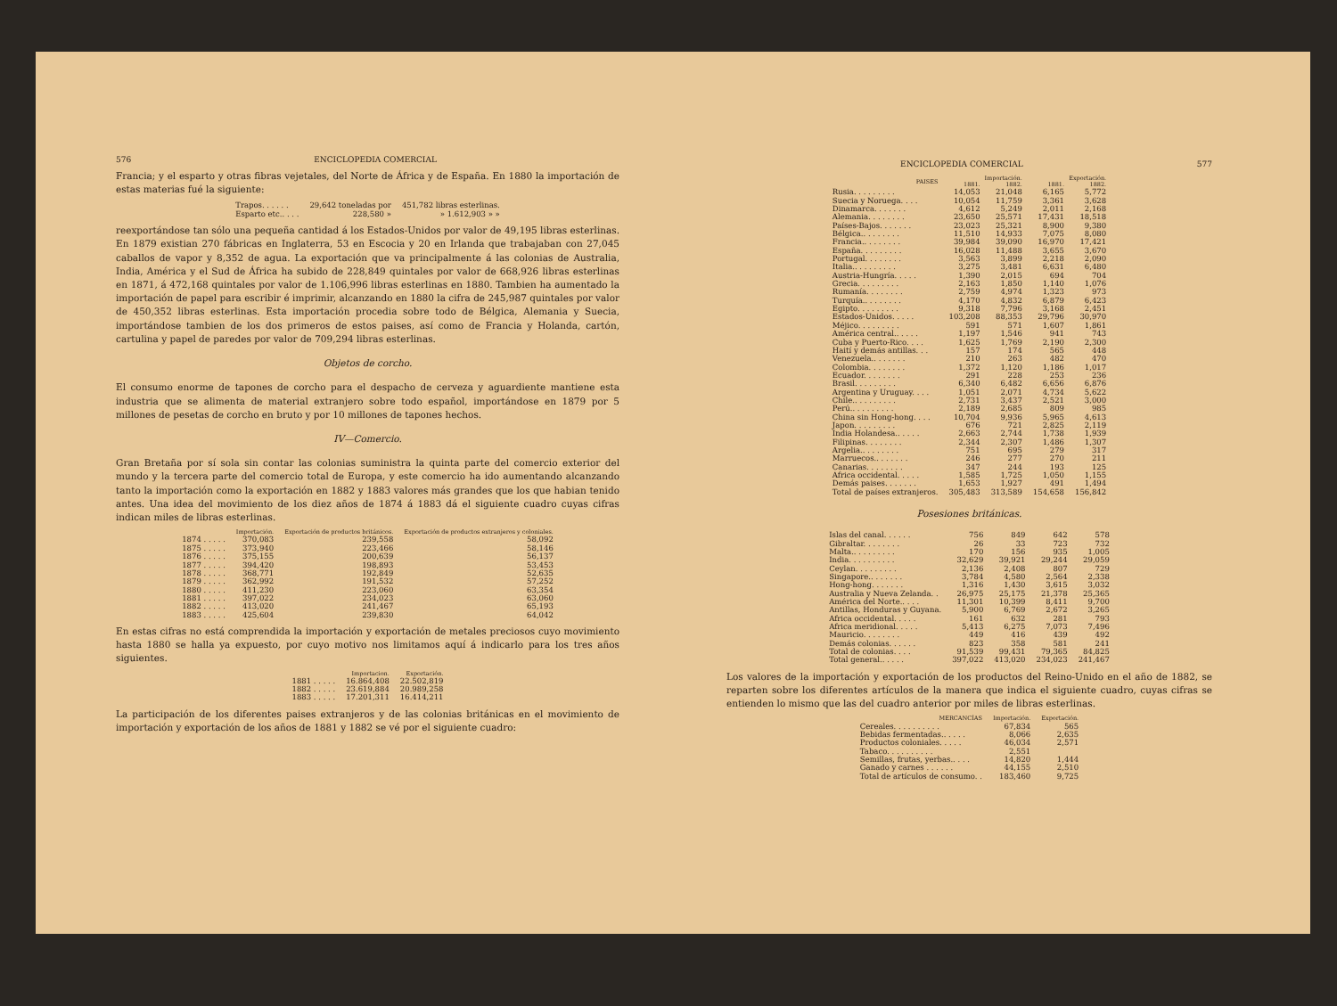576 ENCICLOPEDIA COMERCIAL
Francia; y el esparto y otras fibras vejetales, del Norte de África y de España. En 1880 la importación de estas materias fué la siguiente:
| Trapos. . . . . . | 29,642 toneladas por | 451,782 libras esterlinas. |
| Esparto etc.. . . . | 228,580 » | » 1.612,903 » » |
reexportándose tan sólo una pequeña cantidad á los Estados-Unidos por valor de 49,195 libras esterlinas. En 1879 existian 270 fábricas en Inglaterra, 53 en Escocia y 20 en Irlanda que trabajaban con 27,045 caballos de vapor y 8,352 de agua. La exportación que va principalmente á las colonias de Australia, India, América y el Sud de África ha subido de 228,849 quintales por valor de 668,926 libras esterlinas en 1871, á 472,168 quintales por valor de 1.106,996 libras esterlinas en 1880. Tambien ha aumentado la importación de papel para escribir é imprimir, alcanzando en 1880 la cifra de 245,987 quintales por valor de 450,352 libras esterlinas. Esta importación procedia sobre todo de Bélgica, Alemania y Suecia, importándose tambien de los dos primeros de estos paises, así como de Francia y Holanda, cartón, cartulina y papel de paredes por valor de 709,294 libras esterlinas.
Objetos de corcho.
El consumo enorme de tapones de corcho para el despacho de cerveza y aguardiente mantiene esta industria que se alimenta de material extranjero sobre todo español, importándose en 1879 por 5 millones de pesetas de corcho en bruto y por 10 millones de tapones hechos.
IV—Comercio.
Gran Bretaña por sí sola sin contar las colonias suministra la quinta parte del comercio exterior del mundo y la tercera parte del comercio total de Europa, y este comercio ha ido aumentando alcanzando tanto la importación como la exportación en 1882 y 1883 valores más grandes que los que habian tenido antes. Una idea del movimiento de los diez años de 1874 á 1883 dá el siguiente cuadro cuyas cifras indican miles de libras esterlinas.
| | Importación. | Exportación de productos británicos. | Exportación de productos extranjeros y coloniales. |
| --- | --- | --- | --- |
| 1874 . . . . . | 370,083 | 239,558 | 58,092 |
| 1875 . . . . . | 373,940 | 223,466 | 58,146 |
| 1876 . . . . . | 375,155 | 200,639 | 56,137 |
| 1877 . . . . . | 394,420 | 198,893 | 53,453 |
| 1878 . . . . . | 368,771 | 192,849 | 52,635 |
| 1879 . . . . . | 362,992 | 191,532 | 57,252 |
| 1880 . . . . . | 411,230 | 223,060 | 63,354 |
| 1881 . . . . . | 397,022 | 234,023 | 63,060 |
| 1882 . . . . . | 413,020 | 241,467 | 65,193 |
| 1883 . . . . . | 425,604 | 239,830 | 64,042 |
En estas cifras no está comprendida la importación y exportación de metales preciosos cuyo movimiento hasta 1880 se halla ya expuesto, por cuyo motivo nos limitamos aquí á indicarlo para los tres años siguientes.
| | Importacion. | Exportación. |
| --- | --- | --- |
| 1881 . . . . . | 16.864,408 | 22.502,819 |
| 1882 . . . . . | 23.619,884 | 20.989,258 |
| 1883 . . . . . | 17.201,311 | 16.414,211 |
La participación de los diferentes paises extranjeros y de las colonias británicas en el movimiento de importación y exportación de los años de 1881 y 1882 se vé por el siguiente cuadro:
ENCICLOPEDIA COMERCIAL 577
| PAISES | Importación. | | Exportación. | |
| --- | --- | --- | --- | --- |
| | 1881. | 1882. | 1881. | 1882. |
| Rusia. . . . . . . . . | 14,053 | 21,048 | 6,165 | 5,772 |
| Suecia y Noruega. . . . | 10,054 | 11,759 | 3,361 | 3,628 |
| Dinamarca. . . . . . . | 4,612 | 5,249 | 2,011 | 2,168 |
| Alemania. . . . . . . . | 23,650 | 25,571 | 17,431 | 18,518 |
| Países-Bajos. . . . . . . | 23,023 | 25,321 | 8,900 | 9,380 |
| Bélgica.. . . . . . . . | 11,510 | 14,933 | 7,075 | 8,080 |
| Francia.. . . . . . . . | 39,984 | 39,090 | 16,970 | 17,421 |
| España. . . . . . . . . | 16,028 | 11,488 | 3,655 | 3,670 |
| Portugal. . . . . . . . | 3,563 | 3,899 | 2,218 | 2,090 |
| Italia.. . . . . . . . . | 3,275 | 3,481 | 6,631 | 6,480 |
| Austria-Hungría. . . . . | 1,390 | 2,015 | 694 | 704 |
| Grecia. . . . . . . . . | 2,163 | 1,850 | 1,140 | 1,076 |
| Rumanía. . . . . . . . | 2,759 | 4,974 | 1,323 | 973 |
| Turquía.. . . . . . . . | 4,170 | 4,832 | 6,879 | 6,423 |
| Egipto. . . . . . . . . | 9,318 | 7,796 | 3,168 | 2,451 |
| Estados-Unidos. . . . . | 103,208 | 88,353 | 29,796 | 30,970 |
| Méjico. . . . . . . . . | 591 | 571 | 1,607 | 1,861 |
| América central.. . . . . | 1,197 | 1,546 | 941 | 743 |
| Cuba y Puerto-Rico. . . . | 1,625 | 1,769 | 2,190 | 2,300 |
| Haití y demás antillas. . . | 157 | 174 | 565 | 448 |
| Venezuela.. . . . . . . | 210 | 263 | 482 | 470 |
| Colombia. . . . . . . . | 1,372 | 1,120 | 1,186 | 1,017 |
| Ecuador. . . . . . . . | 291 | 228 | 253 | 236 |
| Brasil. . . . . . . . . | 6,340 | 6,482 | 6,656 | 6,876 |
| Argentina y Uruguay. . . . | 1,051 | 2,071 | 4,734 | 5,622 |
| Chile.. . . . . . . . . | 2,731 | 3,437 | 2,521 | 3,000 |
| Perú.. . . . . . . . . | 2,189 | 2,685 | 809 | 985 |
| China sin Hong-hong. . . . | 10,704 | 9,936 | 5,965 | 4,613 |
| Japon. . . . . . . . . | 676 | 721 | 2,825 | 2,119 |
| India Holandesa.. . . . . | 2,663 | 2,744 | 1,738 | 1,939 |
| Filipinas. . . . . . . . | 2,344 | 2,307 | 1,486 | 1,307 |
| Argelia.. . . . . . . . | 751 | 695 | 279 | 317 |
| Marruecos.. . . . . . . | 246 | 277 | 270 | 211 |
| Canarias. . . . . . . . | 347 | 244 | 193 | 125 |
| Africa occidental. . . . . | 1,585 | 1,725 | 1,050 | 1,155 |
| Demás paises. . . . . . . | 1,653 | 1,927 | 491 | 1,494 |
| Total de países extranjeros. | 305,483 | 313,589 | 154,658 | 156,842 |
Posesiones británicas.
| Islas del canal. . . . . . | 756 | 849 | 642 | 578 |
| Gibraltar. . . . . . . . | 26 | 33 | 723 | 732 |
| Malta.. . . . . . . . . | 170 | 156 | 935 | 1,005 |
| India. . . . . . . . . . | 32,629 | 39,921 | 29,244 | 29,059 |
| Ceylan. . . . . . . . . | 2,136 | 2,408 | 807 | 729 |
| Singapore.. . . . . . . | 3,784 | 4,580 | 2,564 | 2,338 |
| Hong-hong. . . . . . . | 1,316 | 1,430 | 3,615 | 3,032 |
| Australia y Nueva Zelanda. . | 26,975 | 25,175 | 21,378 | 25,365 |
| América del Norte.. . . . | 11,301 | 10,399 | 8,411 | 9,700 |
| Antillas, Honduras y Guyana. | 5,900 | 6,769 | 2,672 | 3,265 |
| Africa occidental. . . . . | 161 | 632 | 281 | 793 |
| Africa meridional. . . . . | 5,413 | 6,275 | 7,073 | 7,496 |
| Mauricio. . . . . . . . | 449 | 416 | 439 | 492 |
| Demás colonias. . . . . . | 823 | 358 | 581 | 241 |
| Total de colonias. . . . | 91,539 | 99,431 | 79,365 | 84,825 |
| Total general.. . . . . | 397,022 | 413,020 | 234,023 | 241,467 |
Los valores de la importación y exportación de los productos del Reino-Unido en el año de 1882, se reparten sobre los diferentes artículos de la manera que indica el siguiente cuadro, cuyas cifras se entienden lo mismo que las del cuadro anterior por miles de libras esterlinas.
| MERCANCÍAS | Importación. | Exportación. |
| --- | --- | --- |
| Cereales. . . . . . . . . . | 67,834 | 565 |
| Bebidas fermentadas.. . . . . | 8,066 | 2,635 |
| Productos coloniales. . . . . | 46,034 | 2,571 |
| Tabaco. . . . . . . . . . | 2,551 | |
| Semillas, frutas, yerbas.. . . . | 14,820 | 1,444 |
| Ganado y carnes . . . . . . | 44,155 | 2,510 |
| Total de artículos de consumo. . | 183,460 | 9,725 |